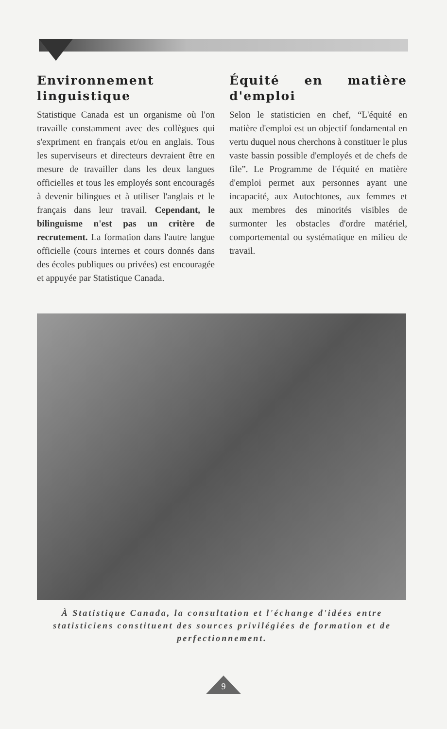Environnement linguistique
Statistique Canada est un organisme où l'on travaille constamment avec des collègues qui s'expriment en français et/ou en anglais. Tous les superviseurs et directeurs devraient être en mesure de travailler dans les deux langues officielles et tous les employés sont encouragés à devenir bilingues et à utiliser l'anglais et le français dans leur travail. Cependant, le bilinguisme n'est pas un critère de recrutement. La formation dans l'autre langue officielle (cours internes et cours donnés dans des écoles publiques ou privées) est encouragée et appuyée par Statistique Canada.
Équité en matière d'emploi
Selon le statisticien en chef, “L'équité en matière d'emploi est un objectif fondamental en vertu duquel nous cherchons à constituer le plus vaste bassin possible d'employés et de chefs de file”. Le Programme de l'équité en matière d'emploi permet aux personnes ayant une incapacité, aux Autochtones, aux femmes et aux membres des minorités visibles de surmonter les obstacles d'ordre matériel, comportemental ou systématique en milieu de travail.
À Statistique Canada, la consultation et l'échange d'idées entre statisticiens constituent des sources privilégiées de formation et de perfectionnement.
9